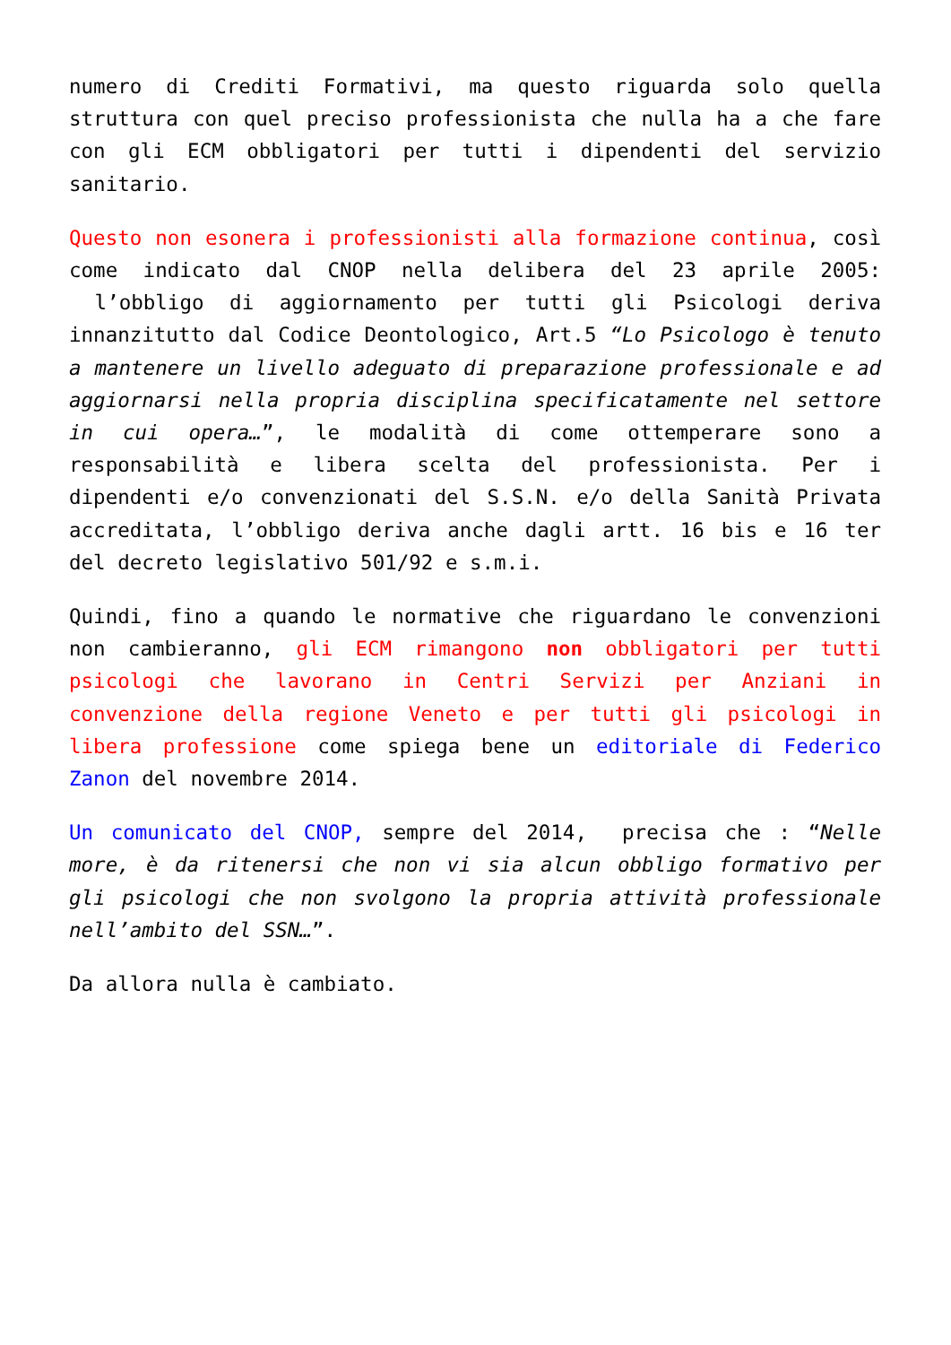numero di Crediti Formativi, ma questo riguarda solo quella struttura con quel preciso professionista che nulla ha a che fare con gli ECM obbligatori per tutti i dipendenti del servizio sanitario.
Questo non esonera i professionisti alla formazione continua, così come indicato dal CNOP nella delibera del 23 aprile 2005: l’obbligo di aggiornamento per tutti gli Psicologi deriva innanzitutto dal Codice Deontologico, Art.5 “Lo Psicologo è tenuto a mantenere un livello adeguato di preparazione professionale e ad aggiornarsi nella propria disciplina specificatamente nel settore in cui opera…”, le modalità di come ottemperare sono a responsabilità e libera scelta del professionista. Per i dipendenti e/o convenzionati del S.S.N. e/o della Sanità Privata accreditata, l’obbligo deriva anche dagli artt. 16 bis e 16 ter del decreto legislativo 501/92 e s.m.i.
Quindi, fino a quando le normative che riguardano le convenzioni non cambieranno, gli ECM rimangono non obbligatori per tutti psicologi che lavorano in Centri Servizi per Anziani in convenzione della regione Veneto e per tutti gli psicologi in libera professione come spiega bene un editoriale di Federico Zanon del novembre 2014.
Un comunicato del CNOP, sempre del 2014, precisa che : “Nelle more, è da ritenersi che non vi sia alcun obbligo formativo per gli psicologi che non svolgono la propria attività professionale nell’ambito del SSN…”.
Da allora nulla è cambiato.